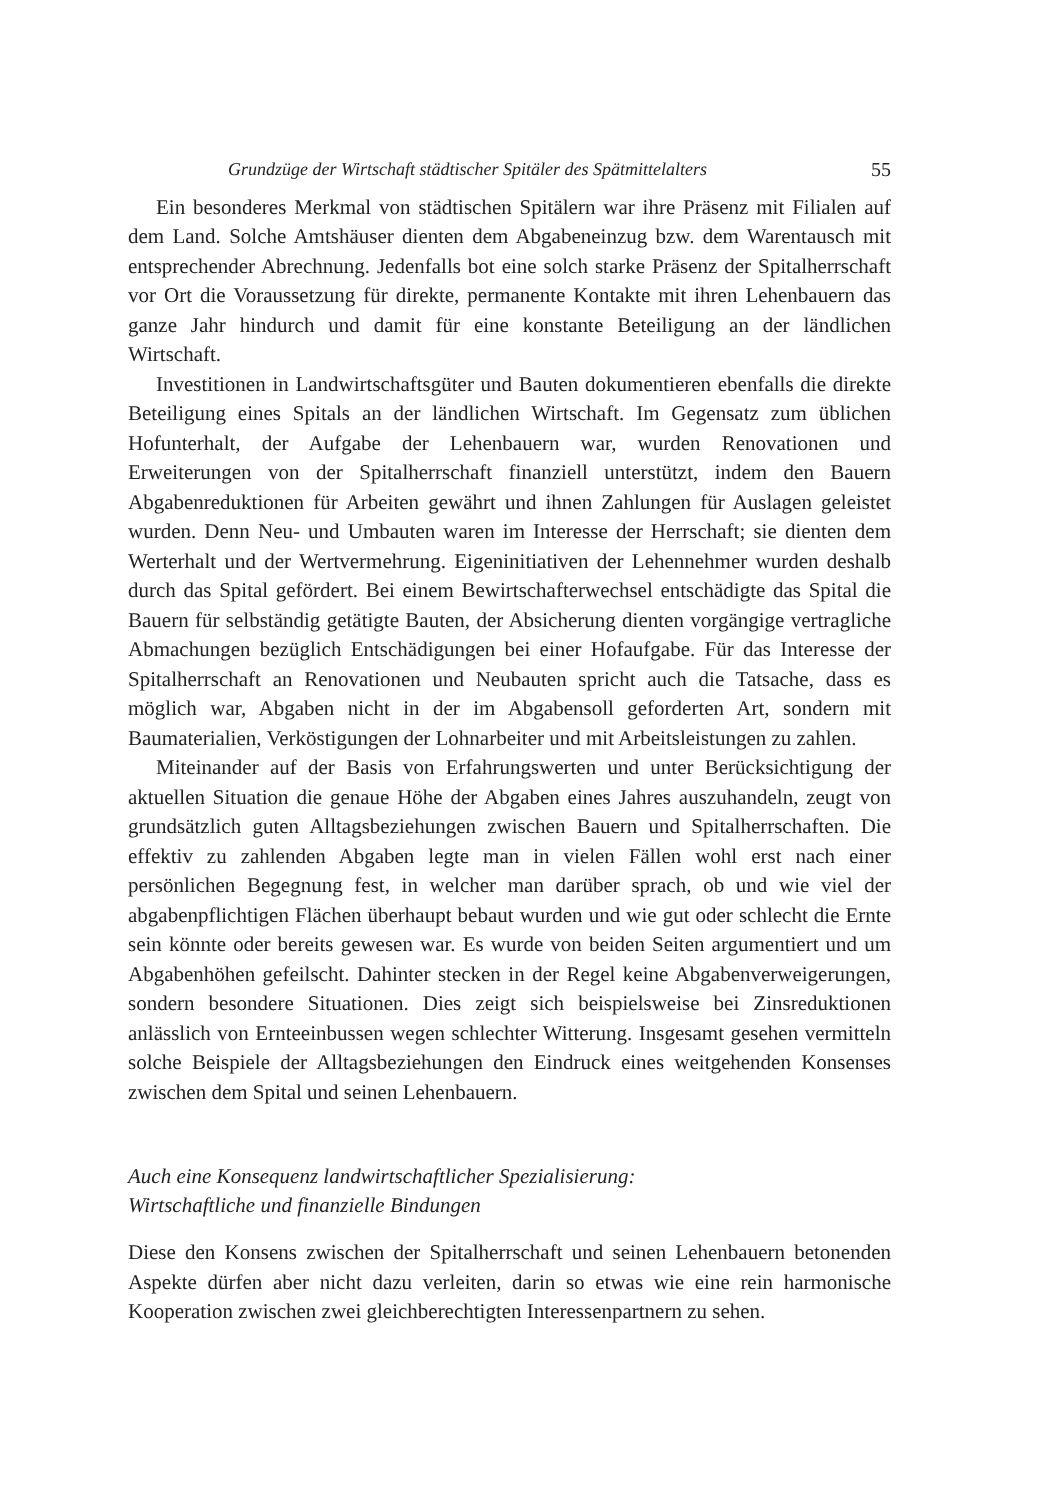Grundzüge der Wirtschaft städtischer Spitäler des Spätmittelalters 55
Ein besonderes Merkmal von städtischen Spitälern war ihre Präsenz mit Filialen auf dem Land. Solche Amtshäuser dienten dem Abgabeneinzug bzw. dem Warentausch mit entsprechender Abrechnung. Jedenfalls bot eine solch starke Präsenz der Spitalherrschaft vor Ort die Voraussetzung für direkte, permanente Kontakte mit ihren Lehenbauern das ganze Jahr hindurch und damit für eine konstante Beteiligung an der ländlichen Wirtschaft.
Investitionen in Landwirtschaftsgüter und Bauten dokumentieren ebenfalls die direkte Beteiligung eines Spitals an der ländlichen Wirtschaft. Im Gegensatz zum üblichen Hofunterhalt, der Aufgabe der Lehenbauern war, wurden Renovationen und Erweiterungen von der Spitalherrschaft finanziell unterstützt, indem den Bauern Abgabenreduktionen für Arbeiten gewährt und ihnen Zahlungen für Auslagen geleistet wurden. Denn Neu- und Umbauten waren im Interesse der Herrschaft; sie dienten dem Werterhalt und der Wertvermehrung. Eigeninitiativen der Lehennehmer wurden deshalb durch das Spital gefördert. Bei einem Bewirtschafterwechsel entschädigte das Spital die Bauern für selbständig getätigte Bauten, der Absicherung dienten vorgängige vertragliche Abmachungen bezüglich Entschädigungen bei einer Hofaufgabe. Für das Interesse der Spitalherrschaft an Renovationen und Neubauten spricht auch die Tatsache, dass es möglich war, Abgaben nicht in der im Abgabensoll geforderten Art, sondern mit Baumaterialien, Verköstigungen der Lohnarbeiter und mit Arbeitsleistungen zu zahlen.
Miteinander auf der Basis von Erfahrungswerten und unter Berücksichtigung der aktuellen Situation die genaue Höhe der Abgaben eines Jahres auszuhandeln, zeugt von grundsätzlich guten Alltagsbeziehungen zwischen Bauern und Spitalherrschaften. Die effektiv zu zahlenden Abgaben legte man in vielen Fällen wohl erst nach einer persönlichen Begegnung fest, in welcher man darüber sprach, ob und wie viel der abgabenpflichtigen Flächen überhaupt bebaut wurden und wie gut oder schlecht die Ernte sein könnte oder bereits gewesen war. Es wurde von beiden Seiten argumentiert und um Abgabenhöhen gefeilscht. Dahinter stecken in der Regel keine Abgabenverweigerungen, sondern besondere Situationen. Dies zeigt sich beispielsweise bei Zinsreduktionen anlässlich von Ernteeinbussen wegen schlechter Witterung. Insgesamt gesehen vermitteln solche Beispiele der Alltagsbeziehungen den Eindruck eines weitgehenden Konsenses zwischen dem Spital und seinen Lehenbauern.
Auch eine Konsequenz landwirtschaftlicher Spezialisierung:
Wirtschaftliche und finanzielle Bindungen
Diese den Konsens zwischen der Spitalherrschaft und seinen Lehenbauern betonenden Aspekte dürfen aber nicht dazu verleiten, darin so etwas wie eine rein harmonische Kooperation zwischen zwei gleichberechtigten Interessenpartnern zu sehen.